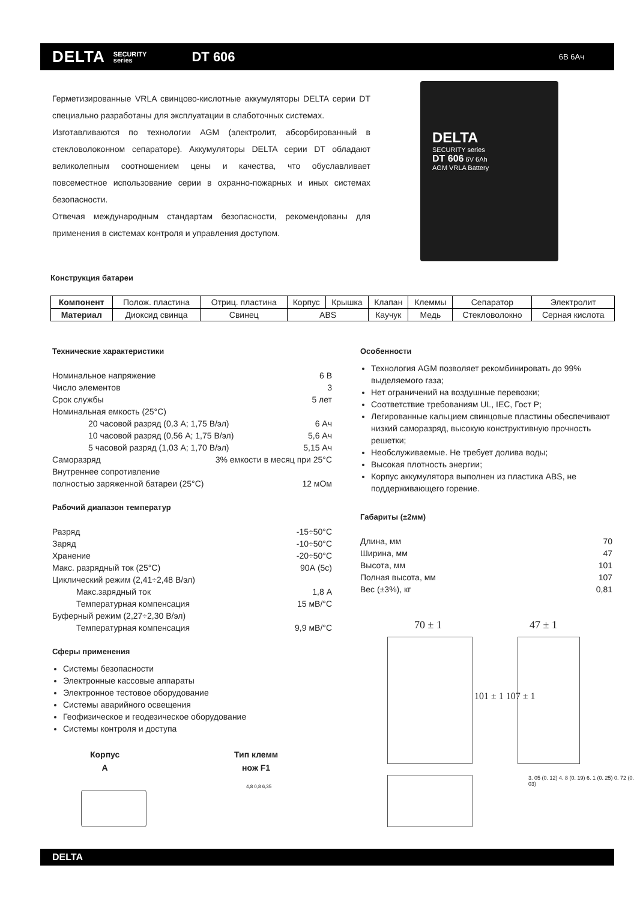DELTA SECURITY
series DT 606 6В 6Ач
Герметизированные VRLA свинцово-кислотные аккумуляторы DELTA серии DT специально разработаны для эксплуатации в слаботочных системах.
Изготавливаются по технологии AGM (электролит, абсорбированный в стекловолоконном сепараторе). Аккумуляторы DELTA серии DT обладают великолепным соотношением цены и качества, что обуславливает повсеместное использование серии в охранно-пожарных и иных системах безопасности.
Отвечая международным стандартам безопасности, рекомендованы для применения в системах контроля и управления доступом.
DELTA
SECURITY series
DT 606 6V 6Ah
AGM VRLA Battery
Конструкция батареи
| Компонент | Полож. пластина | Отриц. пластина | Корпус | Крышка | Клапан | Клеммы | Сепаратор | Электролит |
| Материал | Диоксид свинца | Свинец | ABS | | Каучук | Медь | Стекловолокно | Серная кислота |
Технические характеристики
Номинальное напряжение 6 В
Число элементов 3
Срок службы 5 лет
Номинальная емкость (25°C)
20 часовой разряд (0,3 А; 1,75 В/эл) 6 Ач
10 часовой разряд (0,56 А; 1,75 В/эл) 5,6 Ач
5 часовой разряд (1,03 А; 1,70 В/эл) 5,15 Ач
Саморазряд 3% емкости в месяц при 25°C
Внутреннее сопротивление
полностью заряженной батареи (25°C) 12 мОм
Рабочий диапазон температур
Разряд -15÷50°C
Заряд -10÷50°C
Хранение -20÷50°C
Макс. разрядный ток (25°C) 90А (5с)
Циклический режим (2,41÷2,48 В/эл)
Макс.зарядный ток 1,8 А
Температурная компенсация 15 мВ/°C
Буферный режим (2,27÷2,30 В/эл)
Температурная компенсация 9,9 мВ/°C
Сферы применения
Системы безопасности
Электронные кассовые аппараты
Электронное тестовое оборудование
Системы аварийного освещения
Геофизическое и геодезическое оборудование
Системы контроля и доступа
Особенности
Технология AGM позволяет рекомбинировать до 99% выделяемого газа;
Нет ограничений на воздушные перевозки;
Соответствие требованиям UL, IEC, Гост Р;
Легированные кальцием свинцовые пластины обеспечивают низкий саморазряд, высокую конструктивную прочность решетки;
Необслуживаемые. Не требует долива воды;
Высокая плотность энергии;
Корпус аккумулятора выполнен из пластика ABS, не поддерживающего горение.
Габариты (±2мм)
Длина, мм 70
Ширина, мм 47
Высота, мм 101
Полная высота, мм 107
Вес (±3%), кг 0,81
70 ± 1 47 ± 1
101 ± 1 107 ± 1
3. 05 (0. 12) 4. 8 (0. 19) 6. 1 (0. 25) 0. 72 (0. 03)
Корпус
A
Тип клемм
нож F1
4,8 0,8 6,35
DELTA